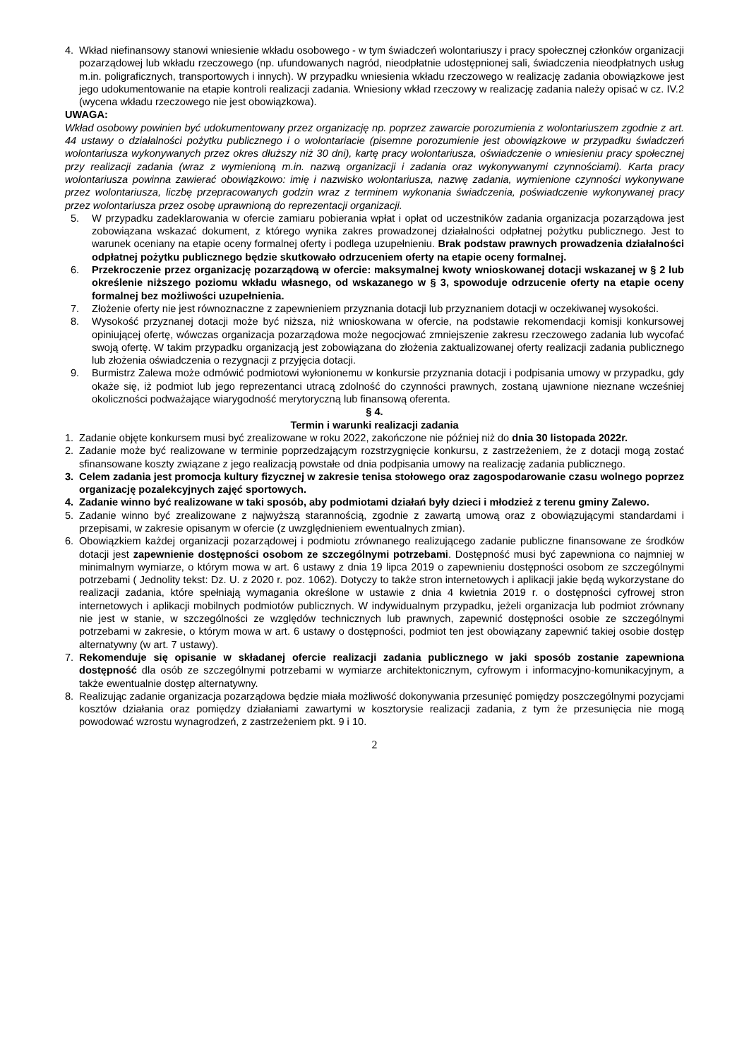4. Wkład niefinansowy stanowi wniesienie wkładu osobowego - w tym świadczeń wolontariuszy i pracy społecznej członków organizacji pozarządowej lub wkładu rzeczowego (np. ufundowanych nagród, nieodpłatnie udostępnionej sali, świadczenia nieodpłatnych usług m.in. poligraficznych, transportowych i innych). W przypadku wniesienia wkładu rzeczowego w realizację zadania obowiązkowe jest jego udokumentowanie na etapie kontroli realizacji zadania. Wniesiony wkład rzeczowy w realizację zadania należy opisać w cz. IV.2 (wycena wkładu rzeczowego nie jest obowiązkowa).
UWAGA:
Wkład osobowy powinien być udokumentowany przez organizację np. poprzez zawarcie porozumienia z wolontariuszem zgodnie z art. 44 ustawy o działalności pożytku publicznego i o wolontariacie (pisemne porozumienie jest obowiązkowe w przypadku świadczeń wolontariusza wykonywanych przez okres dłuższy niż 30 dni), kartę pracy wolontariusza, oświadczenie o wniesieniu pracy społecznej przy realizacji zadania (wraz z wymienioną m.in. nazwą organizacji i zadania oraz wykonywanymi czynnościami). Karta pracy wolontariusza powinna zawierać obowiązkowo: imię i nazwisko wolontariusza, nazwę zadania, wymienione czynności wykonywane przez wolontariusza, liczbę przepracowanych godzin wraz z terminem wykonania świadczenia, poświadczenie wykonywanej pracy przez wolontariusza przez osobę uprawnioną do reprezentacji organizacji.
5. W przypadku zadeklarowania w ofercie zamiaru pobierania wpłat i opłat od uczestników zadania organizacja pozarządowa jest zobowiązana wskazać dokument, z którego wynika zakres prowadzonej działalności odpłatnej pożytku publicznego. Jest to warunek oceniany na etapie oceny formalnej oferty i podlega uzupełnieniu. Brak podstaw prawnych prowadzenia działalności odpłatnej pożytku publicznego będzie skutkowało odrzuceniem oferty na etapie oceny formalnej.
6. Przekroczenie przez organizację pozarządową w ofercie: maksymalnej kwoty wnioskowanej dotacji wskazanej w § 2 lub określenie niższego poziomu wkładu własnego, od wskazanego w § 3, spowoduje odrzucenie oferty na etapie oceny formalnej bez możliwości uzupełnienia.
7. Złożenie oferty nie jest równoznaczne z zapewnieniem przyznania dotacji lub przyznaniem dotacji w oczekiwanej wysokości.
8. Wysokość przyznanej dotacji może być niższa, niż wnioskowana w ofercie, na podstawie rekomendacji komisji konkursowej opiniującej ofertę, wówczas organizacja pozarządowa może negocjować zmniejszenie zakresu rzeczowego zadania lub wycofać swoją ofertę. W takim przypadku organizacją jest zobowiązana do złożenia zaktualizowanej oferty realizacji zadania publicznego lub złożenia oświadczenia o rezygnacji z przyjęcia dotacji.
9. Burmistrz Zalewa może odmówić podmiotowi wyłonionemu w konkursie przyznania dotacji i podpisania umowy w przypadku, gdy okaże się, iż podmiot lub jego reprezentanci utracą zdolność do czynności prawnych, zostaną ujawnione nieznane wcześniej okoliczności podważające wiarygodność merytoryczną lub finansową oferenta.
§ 4.
Termin i warunki realizacji zadania
1. Zadanie objęte konkursem musi być zrealizowane w roku 2022, zakończone nie później niż do dnia 30 listopada 2022r.
2. Zadanie może być realizowane w terminie poprzedzającym rozstrzygnięcie konkursu, z zastrzeżeniem, że z dotacji mogą zostać sfinansowane koszty związane z jego realizacją powstałe od dnia podpisania umowy na realizację zadania publicznego.
3. Celem zadania jest promocja kultury fizycznej w zakresie tenisa stołowego oraz zagospodarowanie czasu wolnego poprzez organizację pozalekcyjnych zajęć sportowych.
4. Zadanie winno być realizowane w taki sposób, aby podmiotami działań były dzieci i młodzież z terenu gminy Zalewo.
5. Zadanie winno być zrealizowane z najwyższą starannością, zgodnie z zawartą umową oraz z obowiązującymi standardami i przepisami, w zakresie opisanym w ofercie (z uwzględnieniem ewentualnych zmian).
6. Obowiązkiem każdej organizacji pozarządowej i podmiotu zrównanego realizującego zadanie publiczne finansowane ze środków dotacji jest zapewnienie dostępności osobom ze szczególnymi potrzebami. Dostępność musi być zapewniona co najmniej w minimalnym wymiarze, o którym mowa w art. 6 ustawy z dnia 19 lipca 2019 o zapewnieniu dostępności osobom ze szczególnymi potrzebami ( Jednolity tekst: Dz. U. z 2020 r. poz. 1062). Dotyczy to także stron internetowych i aplikacji jakie będą wykorzystane do realizacji zadania, które spełniają wymagania określone w ustawie z dnia 4 kwietnia 2019 r. o dostępności cyfrowej stron internetowych i aplikacji mobilnych podmiotów publicznych. W indywidualnym przypadku, jeżeli organizacja lub podmiot zrównany nie jest w stanie, w szczególności ze względów technicznych lub prawnych, zapewnić dostępności osobie ze szczególnymi potrzebami w zakresie, o którym mowa w art. 6 ustawy o dostępności, podmiot ten jest obowiązany zapewnić takiej osobie dostęp alternatywny (w art. 7 ustawy).
7. Rekomenduje się opisanie w składanej ofercie realizacji zadania publicznego w jaki sposób zostanie zapewniona dostępność dla osób ze szczególnymi potrzebami w wymiarze architektonicznym, cyfrowym i informacyjno-komunikacyjnym, a także ewentualnie dostęp alternatywny.
8. Realizując zadanie organizacja pozarządowa będzie miała możliwość dokonywania przesunięć pomiędzy poszczególnymi pozycjami kosztów działania oraz pomiędzy działaniami zawartymi w kosztorysie realizacji zadania, z tym że przesunięcia nie mogą powodować wzrostu wynagrodzeń, z zastrzeżeniem pkt. 9 i 10.
2